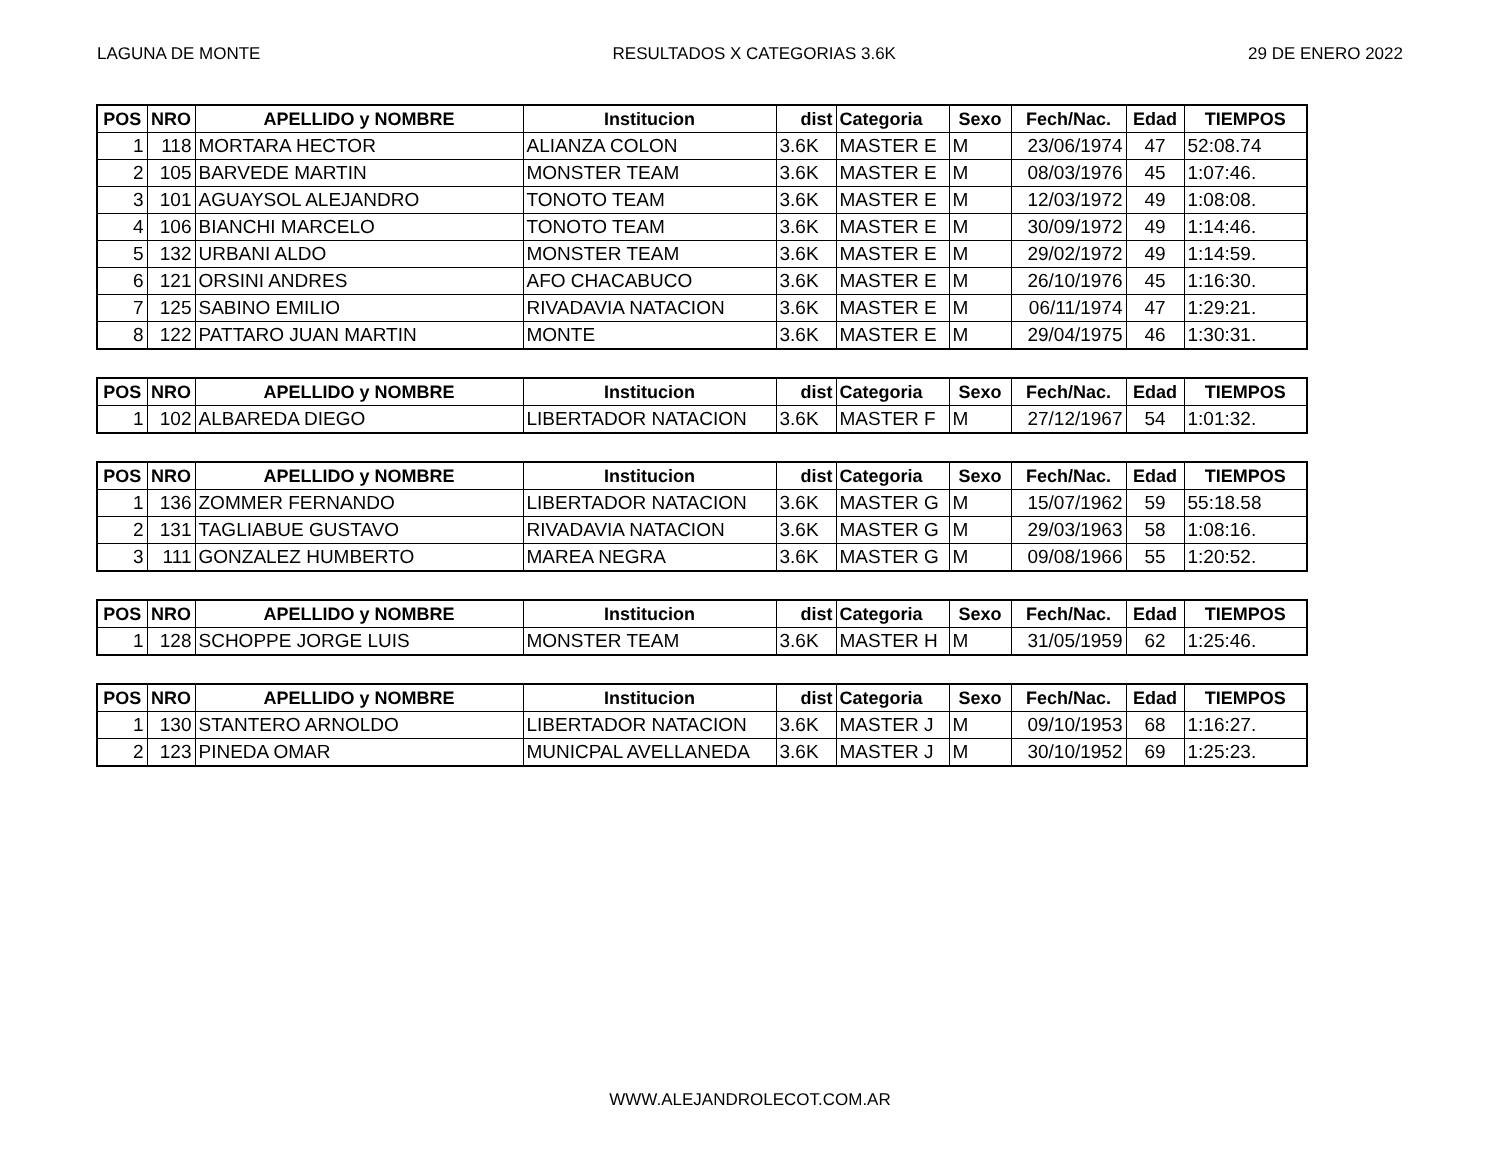LAGUNA DE MONTE RESULTADOS X CATEGORIAS 3.6K 29 DE ENERO 2022
| POS | NRO | APELLIDO y NOMBRE | Institucion | dist | Categoria | Sexo | Fech/Nac. | Edad | TIEMPOS |
| --- | --- | --- | --- | --- | --- | --- | --- | --- | --- |
| 1 | 118 | MORTARA HECTOR | ALIANZA COLON | 3.6K | MASTER E | M | 23/06/1974 | 47 | 52:08.74 |
| 2 | 105 | BARVEDE MARTIN | MONSTER TEAM | 3.6K | MASTER E | M | 08/03/1976 | 45 | 1:07:46. |
| 3 | 101 | AGUAYSOL ALEJANDRO | TONOTO TEAM | 3.6K | MASTER E | M | 12/03/1972 | 49 | 1:08:08. |
| 4 | 106 | BIANCHI MARCELO | TONOTO TEAM | 3.6K | MASTER E | M | 30/09/1972 | 49 | 1:14:46. |
| 5 | 132 | URBANI ALDO | MONSTER TEAM | 3.6K | MASTER E | M | 29/02/1972 | 49 | 1:14:59. |
| 6 | 121 | ORSINI ANDRES | AFO CHACABUCO | 3.6K | MASTER E | M | 26/10/1976 | 45 | 1:16:30. |
| 7 | 125 | SABINO EMILIO | RIVADAVIA NATACION | 3.6K | MASTER E | M | 06/11/1974 | 47 | 1:29:21. |
| 8 | 122 | PATTARO JUAN MARTIN | MONTE | 3.6K | MASTER E | M | 29/04/1975 | 46 | 1:30:31. |
| POS | NRO | APELLIDO y NOMBRE | Institucion | dist | Categoria | Sexo | Fech/Nac. | Edad | TIEMPOS |
| --- | --- | --- | --- | --- | --- | --- | --- | --- | --- |
| 1 | 102 | ALBAREDA DIEGO | LIBERTADOR NATACION | 3.6K | MASTER F | M | 27/12/1967 | 54 | 1:01:32. |
| POS | NRO | APELLIDO y NOMBRE | Institucion | dist | Categoria | Sexo | Fech/Nac. | Edad | TIEMPOS |
| --- | --- | --- | --- | --- | --- | --- | --- | --- | --- |
| 1 | 136 | ZOMMER FERNANDO | LIBERTADOR NATACION | 3.6K | MASTER G | M | 15/07/1962 | 59 | 55:18.58 |
| 2 | 131 | TAGLIABUE GUSTAVO | RIVADAVIA NATACION | 3.6K | MASTER G | M | 29/03/1963 | 58 | 1:08:16. |
| 3 | 111 | GONZALEZ HUMBERTO | MAREA NEGRA | 3.6K | MASTER G | M | 09/08/1966 | 55 | 1:20:52. |
| POS | NRO | APELLIDO y NOMBRE | Institucion | dist | Categoria | Sexo | Fech/Nac. | Edad | TIEMPOS |
| --- | --- | --- | --- | --- | --- | --- | --- | --- | --- |
| 1 | 128 | SCHOPPE JORGE LUIS | MONSTER TEAM | 3.6K | MASTER H | M | 31/05/1959 | 62 | 1:25:46. |
| POS | NRO | APELLIDO y NOMBRE | Institucion | dist | Categoria | Sexo | Fech/Nac. | Edad | TIEMPOS |
| --- | --- | --- | --- | --- | --- | --- | --- | --- | --- |
| 1 | 130 | STANTERO ARNOLDO | LIBERTADOR NATACION | 3.6K | MASTER J | M | 09/10/1953 | 68 | 1:16:27. |
| 2 | 123 | PINEDA OMAR | MUNICPAL AVELLANEDA | 3.6K | MASTER J | M | 30/10/1952 | 69 | 1:25:23. |
WWW.ALEJANDROLECOT.COM.AR